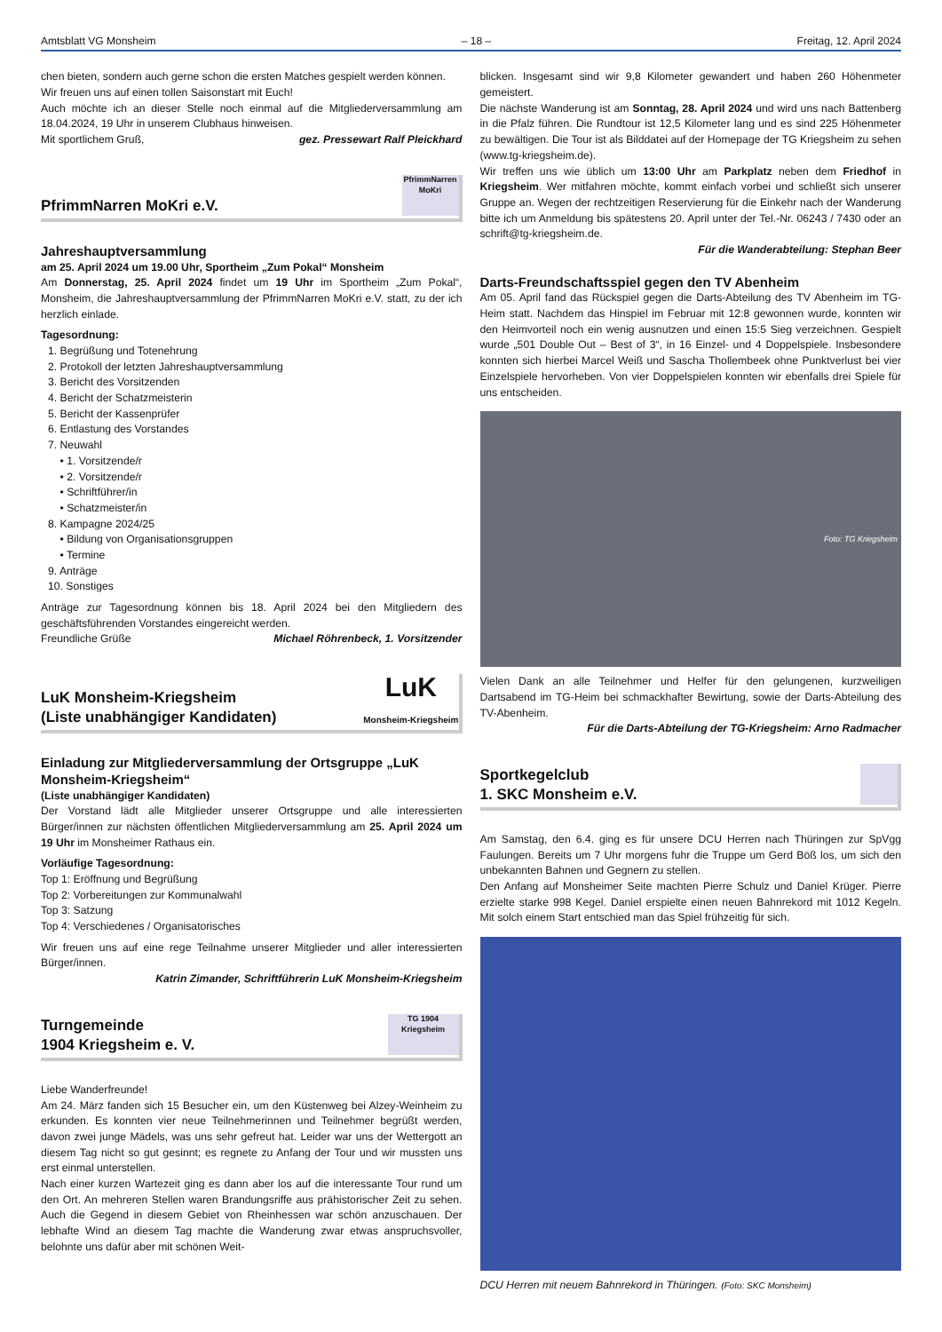Amtsblatt VG Monsheim – 18 – Freitag, 12. April 2024
chen bieten, sondern auch gerne schon die ersten Matches gespielt werden können.
Wir freuen uns auf einen tollen Saisonstart mit Euch!
Auch möchte ich an dieser Stelle noch einmal auf die Mitgliederversammlung am 18.04.2024, 19 Uhr in unserem Clubhaus hinweisen.
Mit sportlichem Gruß, gez. Pressewart Ralf Pleickhard
PfrimmNarren MoKri e.V.
PfrimmNarren MoKri
Jahreshauptversammlung
am 25. April 2024 um 19.00 Uhr, Sportheim „Zum Pokal“ Monsheim
Am Donnerstag, 25. April 2024 findet um 19 Uhr im Sportheim „Zum Pokal“, Monsheim, die Jahreshauptversammlung der PfrimmNarren MoKri e.V. statt, zu der ich herzlich einlade.
Tagesordnung:
1. Begrüßung und Totenehrung
2. Protokoll der letzten Jahreshauptversammlung
3. Bericht des Vorsitzenden
4. Bericht der Schatzmeisterin
5. Bericht der Kassenprüfer
6. Entlastung des Vorstandes
7. Neuwahl
• 1. Vorsitzende/r
• 2. Vorsitzende/r
• Schriftführer/in
• Schatzmeister/in
8. Kampagne 2024/25
• Bildung von Organisationsgruppen
• Termine
9. Anträge
10. Sonstiges
Anträge zur Tagesordnung können bis 18. April 2024 bei den Mitgliedern des geschäftsführenden Vorstandes eingereicht werden.
Freundliche Grüße Michael Röhrenbeck, 1. Vorsitzender
LuK Monsheim-Kriegsheim
(Liste unabhängiger Kandidaten)
LuK
Monsheim-Kriegsheim
Einladung zur Mitgliederversammlung der Ortsgruppe „LuK Monsheim-Kriegsheim“
(Liste unabhängiger Kandidaten)
Der Vorstand lädt alle Mitglieder unserer Ortsgruppe und alle interessierten Bürger/innen zur nächsten öffentlichen Mitgliederversammlung am 25. April 2024 um 19 Uhr im Monsheimer Rathaus ein.
Vorläufige Tagesordnung:
Top 1: Eröffnung und Begrüßung
Top 2: Vorbereitungen zur Kommunalwahl
Top 3: Satzung
Top 4: Verschiedenes / Organisatorisches
Wir freuen uns auf eine rege Teilnahme unserer Mitglieder und aller interessierten Bürger/innen.
Katrin Zimander, Schriftführerin LuK Monsheim-Kriegsheim
Turngemeinde
1904 Kriegsheim e. V.
TG 1904 Kriegsheim
Liebe Wanderfreunde!
Am 24. März fanden sich 15 Besucher ein, um den Küstenweg bei Alzey-Weinheim zu erkunden. Es konnten vier neue Teilnehmerinnen und Teilnehmer begrüßt werden, davon zwei junge Mädels, was uns sehr gefreut hat. Leider war uns der Wettergott an diesem Tag nicht so gut gesinnt; es regnete zu Anfang der Tour und wir mussten uns erst einmal unterstellen.
Nach einer kurzen Wartezeit ging es dann aber los auf die interessante Tour rund um den Ort. An mehreren Stellen waren Brandungsriffe aus prähistorischer Zeit zu sehen. Auch die Gegend in diesem Gebiet von Rheinhessen war schön anzuschauen. Der lebhafte Wind an diesem Tag machte die Wanderung zwar etwas anspruchsvoller, belohnte uns dafür aber mit schönen Weit-
blicken. Insgesamt sind wir 9,8 Kilometer gewandert und haben 260 Höhenmeter gemeistert.
Die nächste Wanderung ist am Sonntag, 28. April 2024 und wird uns nach Battenberg in die Pfalz führen. Die Rundtour ist 12,5 Kilometer lang und es sind 225 Höhenmeter zu bewältigen. Die Tour ist als Bilddatei auf der Homepage der TG Kriegsheim zu sehen (www.tg-kriegsheim.de).
Wir treffen uns wie üblich um 13:00 Uhr am Parkplatz neben dem Friedhof in Kriegsheim. Wer mitfahren möchte, kommt einfach vorbei und schließt sich unserer Gruppe an. Wegen der rechtzeitigen Reservierung für die Einkehr nach der Wanderung bitte ich um Anmeldung bis spätestens 20. April unter der Tel.-Nr. 06243 / 7430 oder an schrift@tg-kriegsheim.de.
Für die Wanderabteilung: Stephan Beer
Darts-Freundschaftsspiel gegen den TV Abenheim
Am 05. April fand das Rückspiel gegen die Darts-Abteilung des TV Abenheim im TG-Heim statt. Nachdem das Hinspiel im Februar mit 12:8 gewonnen wurde, konnten wir den Heimvorteil noch ein wenig ausnutzen und einen 15:5 Sieg verzeichnen. Gespielt wurde „501 Double Out – Best of 3“, in 16 Einzel- und 4 Doppelspiele. Insbesondere konnten sich hierbei Marcel Weiß und Sascha Thollembeek ohne Punktverlust bei vier Einzelspiele hervorheben. Von vier Doppelspielen konnten wir ebenfalls drei Spiele für uns entscheiden.
Foto: TG Kriegsheim
Vielen Dank an alle Teilnehmer und Helfer für den gelungenen, kurzweiligen Dartsabend im TG-Heim bei schmackhafter Bewirtung, sowie der Darts-Abteilung des TV-Abenheim.
Für die Darts-Abteilung der TG-Kriegsheim: Arno Radmacher
Sportkegelclub
1. SKC Monsheim e.V.
Am Samstag, den 6.4. ging es für unsere DCU Herren nach Thüringen zur SpVgg Faulungen. Bereits um 7 Uhr morgens fuhr die Truppe um Gerd Böß los, um sich den unbekannten Bahnen und Gegnern zu stellen.
Den Anfang auf Monsheimer Seite machten Pierre Schulz und Daniel Krüger. Pierre erzielte starke 998 Kegel. Daniel erspielte einen neuen Bahnrekord mit 1012 Kegeln. Mit solch einem Start entschied man das Spiel frühzeitig für sich.
DCU Herren mit neuem Bahnrekord in Thüringen. (Foto: SKC Monsheim)